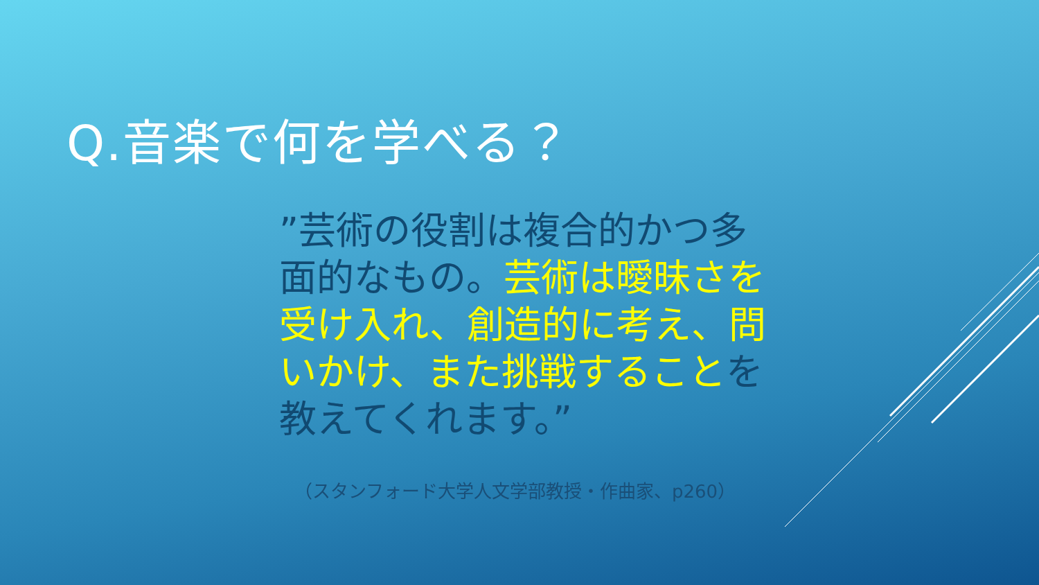Q.音楽で何を学べる？
”芸術の役割は複合的かつ多面的なもの。芸術は曖昧さを受け入れ、創造的に考え、問いかけ、また挑戦することを教えてくれます。”
（スタンフォード大学人文学部教授・作曲家、p260）